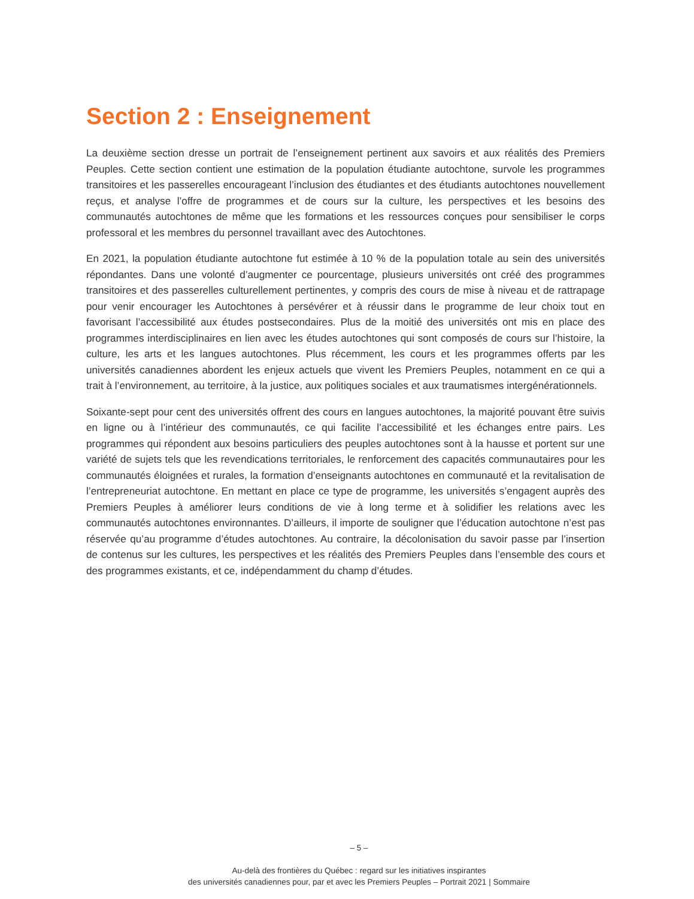Section 2 : Enseignement
La deuxième section dresse un portrait de l’enseignement pertinent aux savoirs et aux réalités des Premiers Peuples. Cette section contient une estimation de la population étudiante autochtone, survole les programmes transitoires et les passerelles encourageant l’inclusion des étudiantes et des étudiants autochtones nouvellement reçus, et analyse l’offre de programmes et de cours sur la culture, les perspectives et les besoins des communautés autochtones de même que les formations et les ressources conçues pour sensibiliser le corps professoral et les membres du personnel travaillant avec des Autochtones.
En 2021, la population étudiante autochtone fut estimée à 10 % de la population totale au sein des universités répondantes. Dans une volonté d’augmenter ce pourcentage, plusieurs universités ont créé des programmes transitoires et des passerelles culturellement pertinentes, y compris des cours de mise à niveau et de rattrapage pour venir encourager les Autochtones à persévérer et à réussir dans le programme de leur choix tout en favorisant l’accessibilité aux études postsecondaires. Plus de la moitié des universités ont mis en place des programmes interdisciplinaires en lien avec les études autochtones qui sont composés de cours sur l’histoire, la culture, les arts et les langues autochtones. Plus récemment, les cours et les programmes offerts par les universités canadiennes abordent les enjeux actuels que vivent les Premiers Peuples, notamment en ce qui a trait à l’environnement, au territoire, à la justice, aux politiques sociales et aux traumatismes intergénérationnels.
Soixante-sept pour cent des universités offrent des cours en langues autochtones, la majorité pouvant être suivis en ligne ou à l’intérieur des communautés, ce qui facilite l’accessibilité et les échanges entre pairs. Les programmes qui répondent aux besoins particuliers des peuples autochtones sont à la hausse et portent sur une variété de sujets tels que les revendications territoriales, le renforcement des capacités communautaires pour les communautés éloignées et rurales, la formation d’enseignants autochtones en communauté et la revitalisation de l’entrepreneuriat autochtone. En mettant en place ce type de programme, les universités s’engagent auprès des Premiers Peuples à améliorer leurs conditions de vie à long terme et à solidifier les relations avec les communautés autochtones environnantes. D’ailleurs, il importe de souligner que l’éducation autochtone n’est pas réservée qu’au programme d’études autochtones. Au contraire, la décolonisation du savoir passe par l’insertion de contenus sur les cultures, les perspectives et les réalités des Premiers Peuples dans l’ensemble des cours et des programmes existants, et ce, indépendamment du champ d’études.
– 5 –
Au-delà des frontières du Québec : regard sur les initiatives inspirantes
des universités canadiennes pour, par et avec les Premiers Peuples – Portrait 2021 | Sommaire